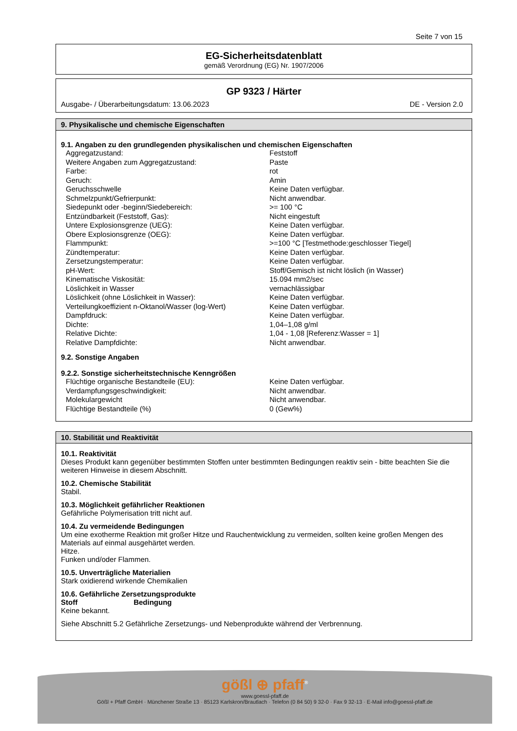Seite 7 von 15
EG-Sicherheitsdatenblatt
gemäß Verordnung (EG) Nr. 1907/2006
GP 9323 / Härter
Ausgabe- / Überarbeitungsdatum: 13.06.2023 DE - Version 2.0
9. Physikalische und chemische Eigenschaften
9.1. Angaben zu den grundlegenden physikalischen und chemischen Eigenschaften
| Aggregatzustand: | Feststoff |
| Weitere Angaben zum Aggregatzustand: | Paste |
| Farbe: | rot |
| Geruch: | Amin |
| Geruchsschwelle | Keine Daten verfügbar. |
| Schmelzpunkt/Gefrierpunkt: | Nicht anwendbar. |
| Siedepunkt oder -beginn/Siedebereich: | >= 100 °C |
| Entzündbarkeit (Feststoff, Gas): | Nicht eingestuft |
| Untere Explosionsgrenze (UEG): | Keine Daten verfügbar. |
| Obere Explosionsgrenze (OEG): | Keine Daten verfügbar. |
| Flammpunkt: | >=100 °C [Testmethode:geschlosser Tiegel] |
| Zündtemperatur: | Keine Daten verfügbar. |
| Zersetzungstemperatur: | Keine Daten verfügbar. |
| pH-Wert: | Stoff/Gemisch ist nicht löslich (in Wasser) |
| Kinematische Viskosität: | 15.094 mm2/sec |
| Löslichkeit in Wasser | vernachlässigbar |
| Löslichkeit (ohne Löslichkeit in Wasser): | Keine Daten verfügbar. |
| Verteilungkoeffizient n-Oktanol/Wasser (log-Wert) | Keine Daten verfügbar. |
| Dampfdruck: | Keine Daten verfügbar. |
| Dichte: | 1,04–1,08 g/ml |
| Relative Dichte: | 1,04 - 1,08 [Referenz:Wasser = 1] |
| Relative Dampfdichte: | Nicht anwendbar. |
9.2. Sonstige Angaben
9.2.2. Sonstige sicherheitstechnische Kenngrößen
| Flüchtige organische Bestandteile (EU): | Keine Daten verfügbar. |
| Verdampfungsgeschwindigkeit: | Nicht anwendbar. |
| Molekulargewicht | Nicht anwendbar. |
| Flüchtige Bestandteile (%) | 0 (Gew%) |
10. Stabilität und Reaktivität
10.1. Reaktivität
Dieses Produkt kann gegenüber bestimmten Stoffen unter bestimmten Bedingungen reaktiv sein - bitte beachten Sie die weiteren Hinweise in diesem Abschnitt.
10.2. Chemische Stabilität
Stabil.
10.3. Möglichkeit gefährlicher Reaktionen
Gefährliche Polymerisation tritt nicht auf.
10.4. Zu vermeidende Bedingungen
Um eine exotherme Reaktion mit großer Hitze und Rauchentwicklung zu vermeiden, sollten keine großen Mengen des Materials auf einmal ausgehärtet werden.
Hitze.
Funken und/oder Flammen.
10.5. Unverträgliche Materialien
Stark oxidierend wirkende Chemikalien
10.6. Gefährliche Zersetzungsprodukte
Stoff Bedingung
Keine bekannt.
Siehe Abschnitt 5.2 Gefährliche Zersetzungs- und Nebenprodukte während der Verbrennung.
gößl ⊕ pfaff<sup>®</sup>
www.goessl-pfaff.de
Gößl + Pfaff GmbH · Münchener Straße 13 · 85123 Karlskron/Brautlach · Telefon (0 84 50) 9 32-0 · Fax 9 32-13 · E-Mail info@goessl-pfaff.de